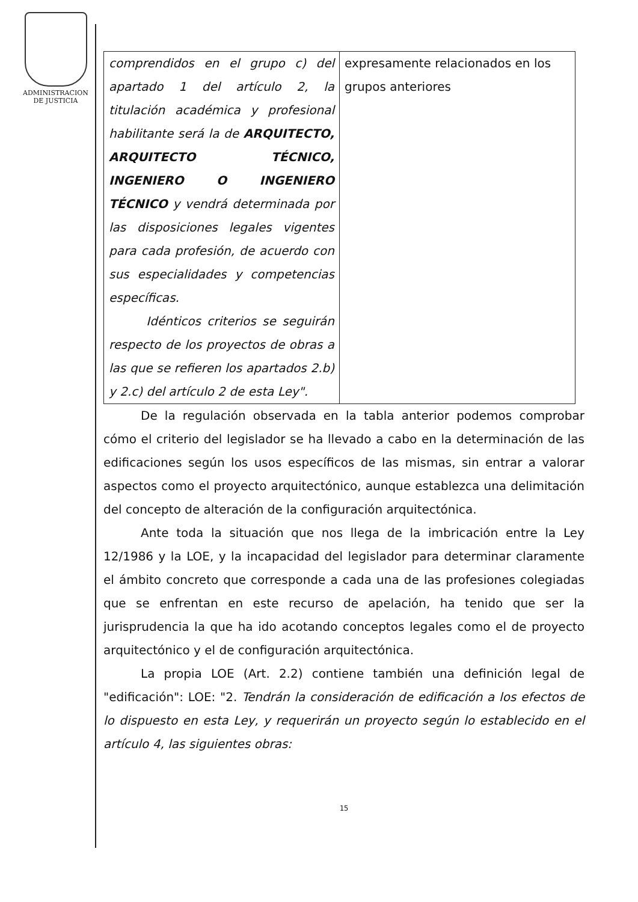ADMINISTRACION
DE JUSTICIA
| comprendidos en el grupo c) del apartado 1 del artículo 2, la titulación académica y profesional habilitante será la de ARQUITECTO, ARQUITECTO TÉCNICO, INGENIERO O INGENIERO TÉCNICO y vendrá determinada por las disposiciones legales vigentes para cada profesión, de acuerdo con sus especialidades y competencias específicas. Idénticos criterios se seguirán respecto de los proyectos de obras a las que se refieren los apartados 2.b) y 2.c) del artículo 2 de esta Ley". | expresamente relacionados en los grupos anteriores |
De la regulación observada en la tabla anterior podemos comprobar cómo el criterio del legislador se ha llevado a cabo en la determinación de las edificaciones según los usos específicos de las mismas, sin entrar a valorar aspectos como el proyecto arquitectónico, aunque establezca una delimitación del concepto de alteración de la configuración arquitectónica.
Ante toda la situación que nos llega de la imbricación entre la Ley 12/1986 y la LOE, y la incapacidad del legislador para determinar claramente el ámbito concreto que corresponde a cada una de las profesiones colegiadas que se enfrentan en este recurso de apelación, ha tenido que ser la jurisprudencia la que ha ido acotando conceptos legales como el de proyecto arquitectónico y el de configuración arquitectónica.
La propia LOE (Art. 2.2) contiene también una definición legal de "edificación": LOE: "2. Tendrán la consideración de edificación a los efectos de lo dispuesto en esta Ley, y requerirán un proyecto según lo establecido en el artículo 4, las siguientes obras:
15